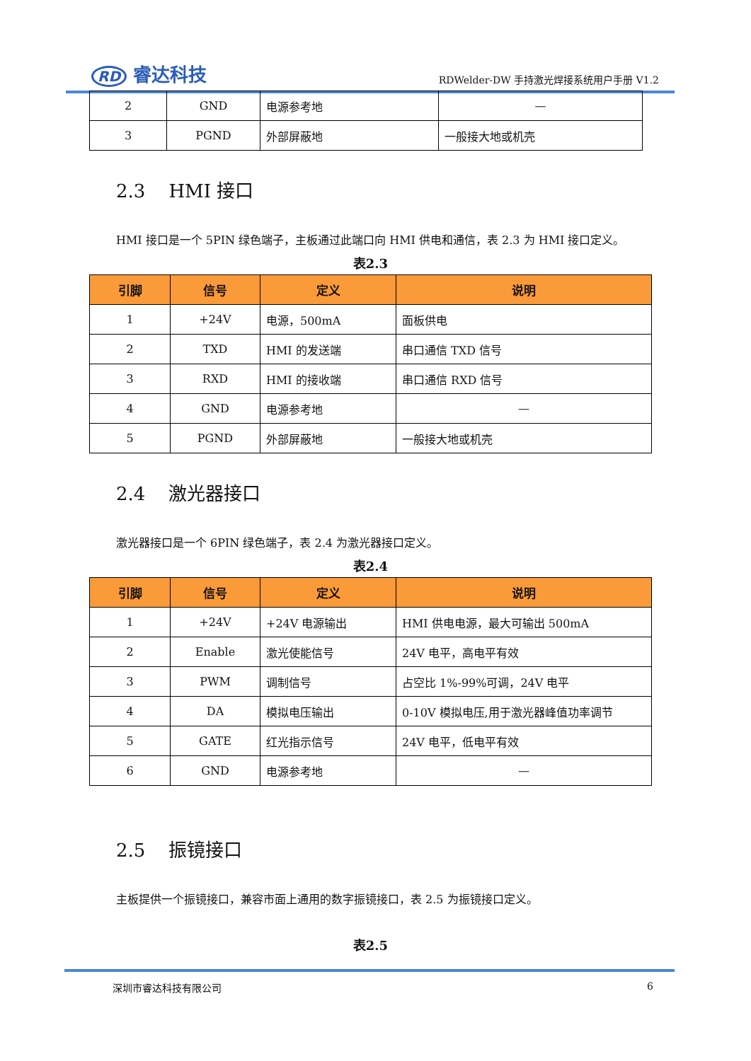RD 睿达科技
RDWelder-DW 手持激光焊接系统用户手册 V1.2
| 2 | GND | 电源参考地 | — |
| 3 | PGND | 外部屏蔽地 | 一般接大地或机壳 |
2.3 HMI 接口
HMI 接口是一个 5PIN 绿色端子，主板通过此端口向 HMI 供电和通信，表 2.3 为 HMI 接口定义。
表2.3
| 引脚 | 信号 | 定义 | 说明 |
| --- | --- | --- | --- |
| 1 | +24V | 电源，500mA | 面板供电 |
| 2 | TXD | HMI 的发送端 | 串口通信 TXD 信号 |
| 3 | RXD | HMI 的接收端 | 串口通信 RXD 信号 |
| 4 | GND | 电源参考地 | — |
| 5 | PGND | 外部屏蔽地 | 一般接大地或机壳 |
2.4 激光器接口
激光器接口是一个 6PIN 绿色端子，表 2.4 为激光器接口定义。
表2.4
| 引脚 | 信号 | 定义 | 说明 |
| --- | --- | --- | --- |
| 1 | +24V | +24V 电源输出 | HMI 供电电源，最大可输出 500mA |
| 2 | Enable | 激光使能信号 | 24V 电平，高电平有效 |
| 3 | PWM | 调制信号 | 占空比 1%-99%可调，24V 电平 |
| 4 | DA | 模拟电压输出 | 0-10V 模拟电压,用于激光器峰值功率调节 |
| 5 | GATE | 红光指示信号 | 24V 电平，低电平有效 |
| 6 | GND | 电源参考地 | — |
2.5 振镜接口
主板提供一个振镜接口，兼容市面上通用的数字振镜接口，表 2.5 为振镜接口定义。
表2.5
深圳市睿达科技有限公司 6